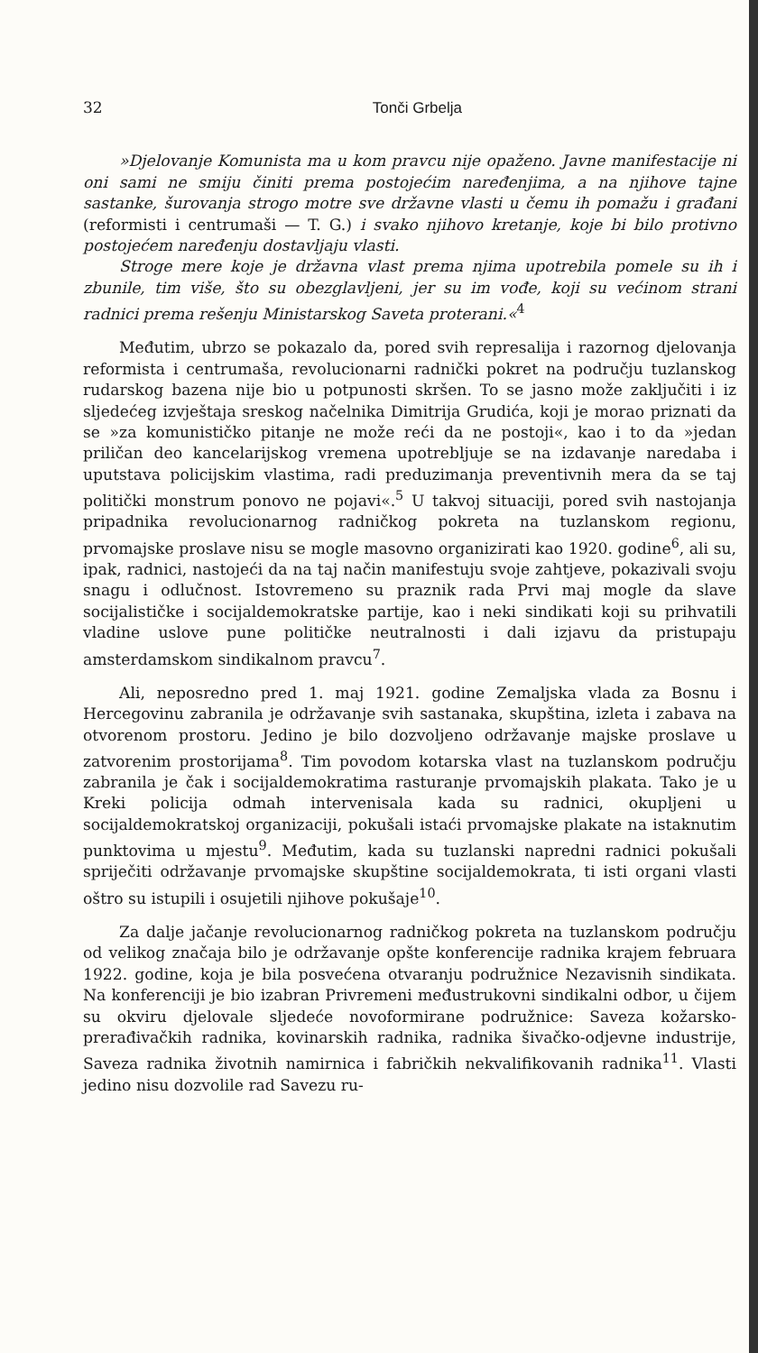32 Tonči Grbelja
»Djelovanje Komunista ma u kom pravcu nije opaženo. Javne manifestacije ni oni sami ne smiju činiti prema postojećim naređenjima, a na njihove tajne sastanke, šurovanja strogo motre sve državne vlasti u čemu ih pomažu i građani (reformisti i centrumaši — T. G.) i svako njihovo kretanje, koje bi bilo protivno postojećem naređenju dostavljaju vlasti.
Stroge mere koje je državna vlast prema njima upotrebila pomele su ih i zbunile, tim više, što su obezglavljeni, jer su im vođe, koji su većinom strani radnici prema rešenju Ministarskog Saveta proterani.«<sup>4</sup>
Međutim, ubrzo se pokazalo da, pored svih represalija i razornog djelovanja reformista i centrumaša, revolucionarni radnički pokret na području tuzlanskog rudarskog bazena nije bio u potpunosti skršen. To se jasno može zaključiti i iz sljedećeg izvještaja sreskog načelnika Dimitrija Grudića, koji je morao priznati da se »za komunističko pitanje ne može reći da ne postoji«, kao i to da »jedan priličan deo kancelarijskog vremena upotrebljuje se na izdavanje naredaba i uputstava policijskim vlastima, radi preduzimanja preventivnih mera da se taj politički monstrum ponovo ne pojavi«.<sup>5</sup> U takvoj situaciji, pored svih nastojanja pripadnika revolucionarnog radničkog pokreta na tuzlanskom regionu, prvomajske proslave nisu se mogle masovno organizirati kao 1920. godine<sup>6</sup>, ali su, ipak, radnici, nastojeći da na taj način manifestuju svoje zahtjeve, pokazivali svoju snagu i odlučnost. Istovremeno su praznik rada Prvi maj mogle da slave socijalističke i socijaldemokratske partije, kao i neki sindikati koji su prihvatili vladine uslove pune političke neutralnosti i dali izjavu da pristupaju amsterdamskom sindikalnom pravcu<sup>7</sup>.
Ali, neposredno pred 1. maj 1921. godine Zemaljska vlada za Bosnu i Hercegovinu zabranila je održavanje svih sastanaka, skupština, izleta i zabava na otvorenom prostoru. Jedino je bilo dozvoljeno održavanje majske proslave u zatvorenim prostorijama<sup>8</sup>. Tim povodom kotarska vlast na tuzlanskom području zabranila je čak i socijaldemokratima rasturanje prvomajskih plakata. Tako je u Kreki policija odmah intervenisala kada su radnici, okupljeni u socijaldemokratskoj organizaciji, pokušali istaći prvomajske plakate na istaknutim punktovima u mjestu<sup>9</sup>. Međutim, kada su tuzlanski napredni radnici pokušali spriječiti održavanje prvomajske skupštine socijaldemokrata, ti isti organi vlasti oštro su istupili i osujetili njihove pokušaje<sup>10</sup>.
Za dalje jačanje revolucionarnog radničkog pokreta na tuzlanskom području od velikog značaja bilo je održavanje opšte konferencije radnika krajem februara 1922. godine, koja je bila posvećena otvaranju podružnice Nezavisnih sindikata. Na konferenciji je bio izabran Privremeni međustrukovni sindikalni odbor, u čijem su okviru djelovale sljedeće novoformirane podružnice: Saveza kožarsko-prerađivačkih radnika, kovinarskih radnika, radnika šivačko-odjevne industrije, Saveza radnika životnih namirnica i fabričkih nekvalifikovanih radnika<sup>11</sup>. Vlasti jedino nisu dozvolile rad Savezu ru-